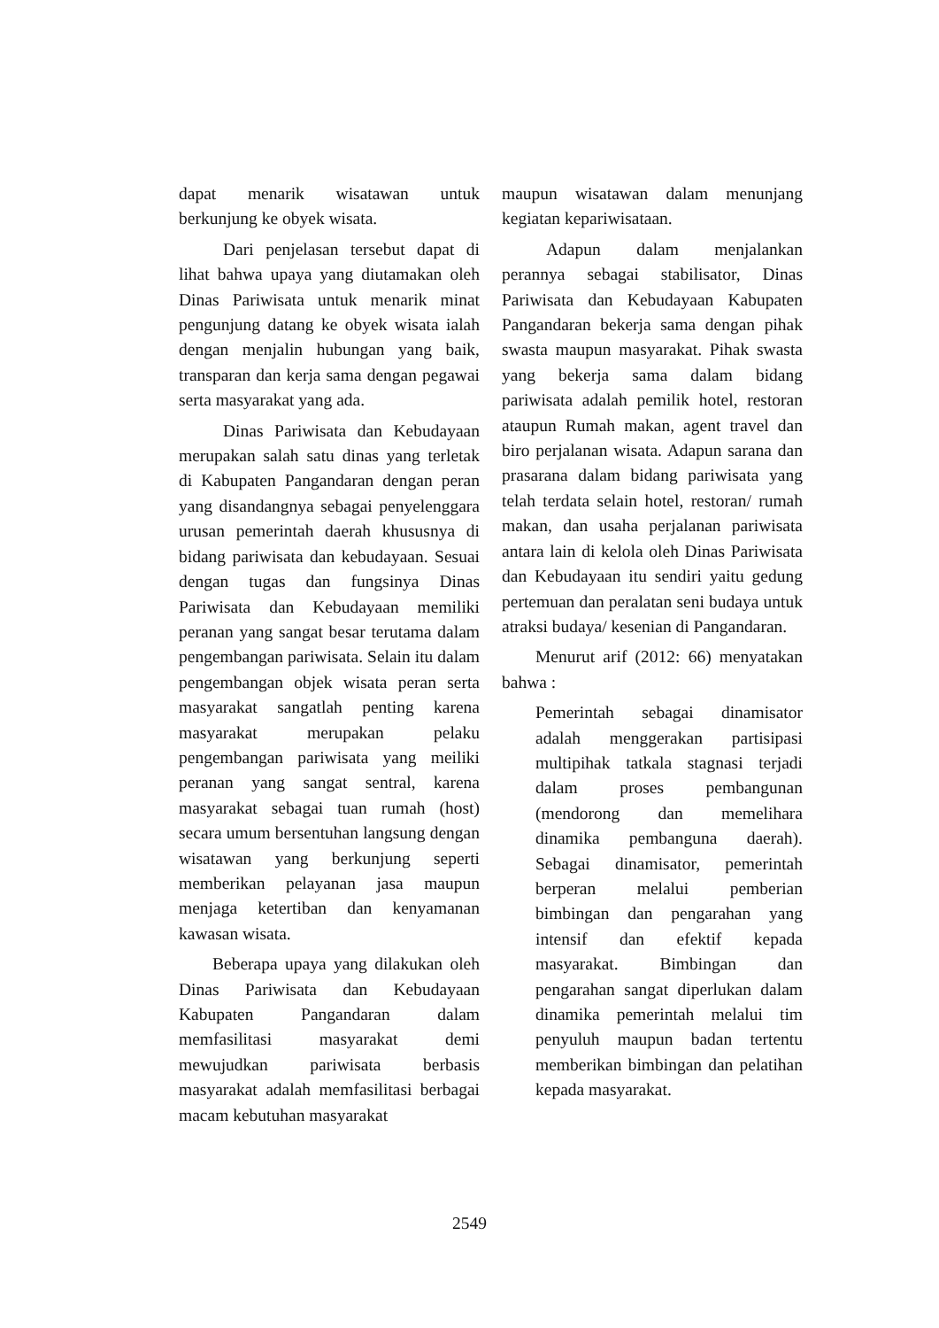dapat menarik wisatawan untuk berkunjung ke obyek wisata.
Dari penjelasan tersebut dapat di lihat bahwa upaya yang diutamakan oleh Dinas Pariwisata untuk menarik minat pengunjung datang ke obyek wisata ialah dengan menjalin hubungan yang baik, transparan dan kerja sama dengan pegawai serta masyarakat yang ada.
Dinas Pariwisata dan Kebudayaan merupakan salah satu dinas yang terletak di Kabupaten Pangandaran dengan peran yang disandangnya sebagai penyelenggara urusan pemerintah daerah khususnya di bidang pariwisata dan kebudayaan. Sesuai dengan tugas dan fungsinya Dinas Pariwisata dan Kebudayaan memiliki peranan yang sangat besar terutama dalam pengembangan pariwisata. Selain itu dalam pengembangan objek wisata peran serta masyarakat sangatlah penting karena masyarakat merupakan pelaku pengembangan pariwisata yang meiliki peranan yang sangat sentral, karena masyarakat sebagai tuan rumah (host) secara umum bersentuhan langsung dengan wisatawan yang berkunjung seperti memberikan pelayanan jasa maupun menjaga ketertiban dan kenyamanan kawasan wisata.
Beberapa upaya yang dilakukan oleh Dinas Pariwisata dan Kebudayaan Kabupaten Pangandaran dalam memfasilitasi masyarakat demi mewujudkan pariwisata berbasis masyarakat adalah memfasilitasi berbagai macam kebutuhan masyarakat
maupun wisatawan dalam menunjang kegiatan kepariwisataan.
Adapun dalam menjalankan perannya sebagai stabilisator, Dinas Pariwisata dan Kebudayaan Kabupaten Pangandaran bekerja sama dengan pihak swasta maupun masyarakat. Pihak swasta yang bekerja sama dalam bidang pariwisata adalah pemilik hotel, restoran ataupun Rumah makan, agent travel dan biro perjalanan wisata. Adapun sarana dan prasarana dalam bidang pariwisata yang telah terdata selain hotel, restoran/ rumah makan, dan usaha perjalanan pariwisata antara lain di kelola oleh Dinas Pariwisata dan Kebudayaan itu sendiri yaitu gedung pertemuan dan peralatan seni budaya untuk atraksi budaya/ kesenian di Pangandaran.
Menurut arif (2012: 66) menyatakan bahwa :
Pemerintah sebagai dinamisator adalah menggerakan partisipasi multipihak tatkala stagnasi terjadi dalam proses pembangunan (mendorong dan memelihara dinamika pembanguna daerah). Sebagai dinamisator, pemerintah berperan melalui pemberian bimbingan dan pengarahan yang intensif dan efektif kepada masyarakat. Bimbingan dan pengarahan sangat diperlukan dalam dinamika pemerintah melalui tim penyuluh maupun badan tertentu memberikan bimbingan dan pelatihan kepada masyarakat.
2549